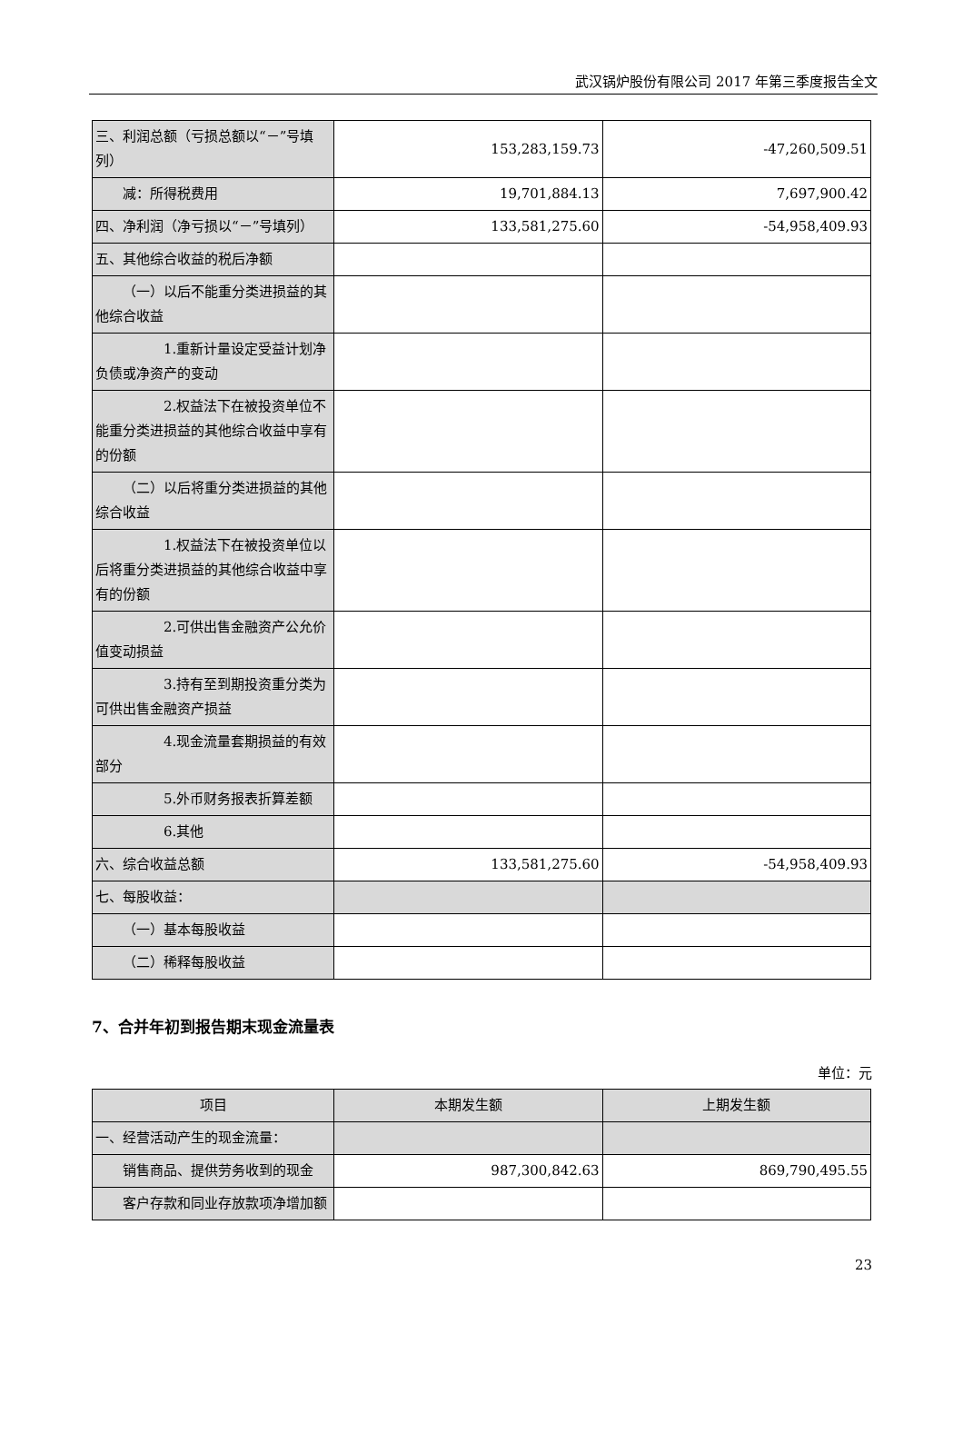武汉锅炉股份有限公司 2017 年第三季度报告全文
| 三、利润总额（亏损总额以“－”号填列） | 153,283,159.73 | -47,260,509.51 |
| 减：所得税费用 | 19,701,884.13 | 7,697,900.42 |
| 四、净利润（净亏损以“－”号填列） | 133,581,275.60 | -54,958,409.93 |
| 五、其他综合收益的税后净额 | | |
| （一）以后不能重分类进损益的其他综合收益 | | |
| 1.重新计量设定受益计划净负债或净资产的变动 | | |
| 2.权益法下在被投资单位不能重分类进损益的其他综合收益中享有的份额 | | |
| （二）以后将重分类进损益的其他综合收益 | | |
| 1.权益法下在被投资单位以后将重分类进损益的其他综合收益中享有的份额 | | |
| 2.可供出售金融资产公允价值变动损益 | | |
| 3.持有至到期投资重分类为可供出售金融资产损益 | | |
| 4.现金流量套期损益的有效部分 | | |
| 5.外币财务报表折算差额 | | |
| 6.其他 | | |
| 六、综合收益总额 | 133,581,275.60 | -54,958,409.93 |
| 七、每股收益： | | |
| （一）基本每股收益 | | |
| （二）稀释每股收益 | | |
7、合并年初到报告期末现金流量表
单位：元
| 项目 | 本期发生额 | 上期发生额 |
| --- | --- | --- |
| 一、经营活动产生的现金流量： | | |
| 销售商品、提供劳务收到的现金 | 987,300,842.63 | 869,790,495.55 |
| 客户存款和同业存放款项净增加额 | | |
23